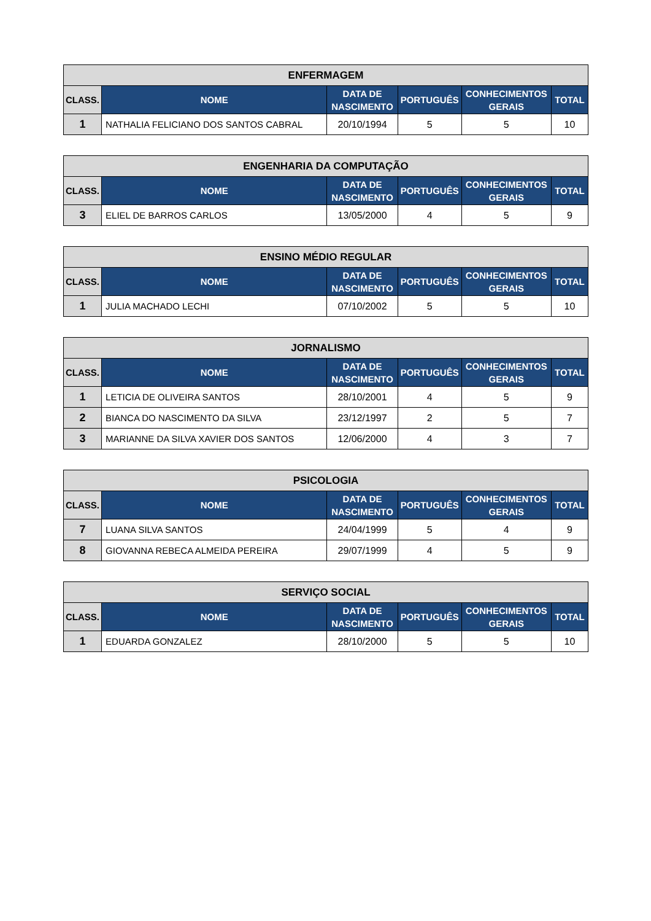| ENFERMAGEM | | | | | |
| --- | --- | --- | --- | --- | --- |
| CLASS. | NOME | DATA DE NASCIMENTO | PORTUGUÊS | CONHECIMENTOS GERAIS | TOTAL |
| 1 | NATHALIA FELICIANO DOS SANTOS CABRAL | 20/10/1994 | 5 | 5 | 10 |
| ENGENHARIA DA COMPUTAÇÃO | | | | | |
| --- | --- | --- | --- | --- | --- |
| CLASS. | NOME | DATA DE NASCIMENTO | PORTUGUÊS | CONHECIMENTOS GERAIS | TOTAL |
| 3 | ELIEL DE BARROS CARLOS | 13/05/2000 | 4 | 5 | 9 |
| ENSINO MÉDIO REGULAR | | | | | |
| --- | --- | --- | --- | --- | --- |
| CLASS. | NOME | DATA DE NASCIMENTO | PORTUGUÊS | CONHECIMENTOS GERAIS | TOTAL |
| 1 | JULIA MACHADO LECHI | 07/10/2002 | 5 | 5 | 10 |
| JORNALISMO | | | | | |
| --- | --- | --- | --- | --- | --- |
| CLASS. | NOME | DATA DE NASCIMENTO | PORTUGUÊS | CONHECIMENTOS GERAIS | TOTAL |
| 1 | LETICIA DE OLIVEIRA SANTOS | 28/10/2001 | 4 | 5 | 9 |
| 2 | BIANCA DO NASCIMENTO DA SILVA | 23/12/1997 | 2 | 5 | 7 |
| 3 | MARIANNE DA SILVA XAVIER DOS SANTOS | 12/06/2000 | 4 | 3 | 7 |
| PSICOLOGIA | | | | | |
| --- | --- | --- | --- | --- | --- |
| CLASS. | NOME | DATA DE NASCIMENTO | PORTUGUÊS | CONHECIMENTOS GERAIS | TOTAL |
| 7 | LUANA SILVA SANTOS | 24/04/1999 | 5 | 4 | 9 |
| 8 | GIOVANNA REBECA ALMEIDA PEREIRA | 29/07/1999 | 4 | 5 | 9 |
| SERVIÇO SOCIAL | | | | | |
| --- | --- | --- | --- | --- | --- |
| CLASS. | NOME | DATA DE NASCIMENTO | PORTUGUÊS | CONHECIMENTOS GERAIS | TOTAL |
| 1 | EDUARDA GONZALEZ | 28/10/2000 | 5 | 5 | 10 |